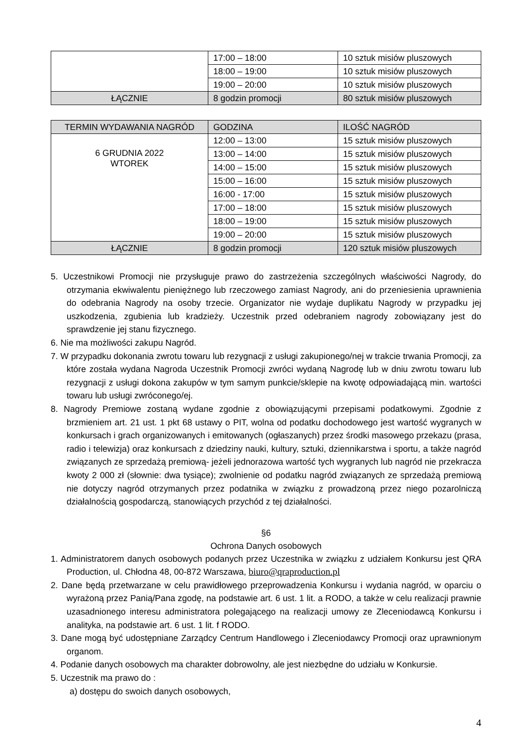| | 17:00 – 18:00 | 10 sztuk misiów pluszowych |
| | 18:00 – 19:00 | 10 sztuk misiów pluszowych |
| | 19:00 – 20:00 | 10 sztuk misiów pluszowych |
| ŁĄCZNIE | 8 godzin promocji | 80 sztuk misiów pluszowych |
| TERMIN WYDAWANIA NAGRÓD | GODZINA | ILOŚĆ NAGRÓD |
| --- | --- | --- |
| 6 GRUDNIA 2022 WTOREK | 12:00 – 13:00 | 15 sztuk misiów pluszowych |
| | 13:00 – 14:00 | 15 sztuk misiów pluszowych |
| | 14:00 – 15:00 | 15 sztuk misiów pluszowych |
| | 15:00 – 16:00 | 15 sztuk misiów pluszowych |
| | 16:00 - 17:00 | 15 sztuk misiów pluszowych |
| | 17:00 – 18:00 | 15 sztuk misiów pluszowych |
| | 18:00 – 19:00 | 15 sztuk misiów pluszowych |
| | 19:00 – 20:00 | 15 sztuk misiów pluszowych |
| ŁĄCZNIE | 8 godzin promocji | 120 sztuk misiów pluszowych |
5. Uczestnikowi Promocji nie przysługuje prawo do zastrzeżenia szczególnych właściwości Nagrody, do otrzymania ekwiwalentu pieniężnego lub rzeczowego zamiast Nagrody, ani do przeniesienia uprawnienia do odebrania Nagrody na osoby trzecie. Organizator nie wydaje duplikatu Nagrody w przypadku jej uszkodzenia, zgubienia lub kradzieży. Uczestnik przed odebraniem nagrody zobowiązany jest do sprawdzenie jej stanu fizycznego.
6. Nie ma możliwości zakupu Nagród.
7. W przypadku dokonania zwrotu towaru lub rezygnacji z usługi zakupionego/nej w trakcie trwania Promocji, za które została wydana Nagroda Uczestnik Promocji zwróci wydaną Nagrodę lub w dniu zwrotu towaru lub rezygnacji z usługi dokona zakupów w tym samym punkcie/sklepie na kwotę odpowiadającą min. wartości towaru lub usługi zwróconego/ej.
8. Nagrody Premiowe zostaną wydane zgodnie z obowiązującymi przepisami podatkowymi. Zgodnie z brzmieniem art. 21 ust. 1 pkt 68 ustawy o PIT, wolna od podatku dochodowego jest wartość wygranych w konkursach i grach organizowanych i emitowanych (ogłaszanych) przez środki masowego przekazu (prasa, radio i telewizja) oraz konkursach z dziedziny nauki, kultury, sztuki, dziennikarstwa i sportu, a także nagród związanych ze sprzedażą premiową- jeżeli jednorazowa wartość tych wygranych lub nagród nie przekracza kwoty 2 000 zł (słownie: dwa tysiące); zwolnienie od podatku nagród związanych ze sprzedażą premiową nie dotyczy nagród otrzymanych przez podatnika w związku z prowadzoną przez niego pozarolniczą działalnością gospodarczą, stanowiących przychód z tej działalności.
§6
Ochrona Danych osobowych
1. Administratorem danych osobowych podanych przez Uczestnika w związku z udziałem Konkursu jest QRA Production, ul. Chłodna 48, 00-872 Warszawa, biuro@qraproduction.pl
2. Dane będą przetwarzane w celu prawidłowego przeprowadzenia Konkursu i wydania nagród, w oparciu o wyrażoną przez Panią/Pana zgodę, na podstawie art. 6 ust. 1 lit. a RODO, a także w celu realizacji prawnie uzasadnionego interesu administratora polegającego na realizacji umowy ze Zleceniodawcą Konkursu i analityka, na podstawie art. 6 ust. 1 lit. f RODO.
3. Dane mogą być udostępniane Zarządcy Centrum Handlowego i Zleceniodawcy Promocji oraz uprawnionym organom.
4. Podanie danych osobowych ma charakter dobrowolny, ale jest niezbędne do udziału w Konkursie.
5. Uczestnik ma prawo do :
a) dostępu do swoich danych osobowych,
4